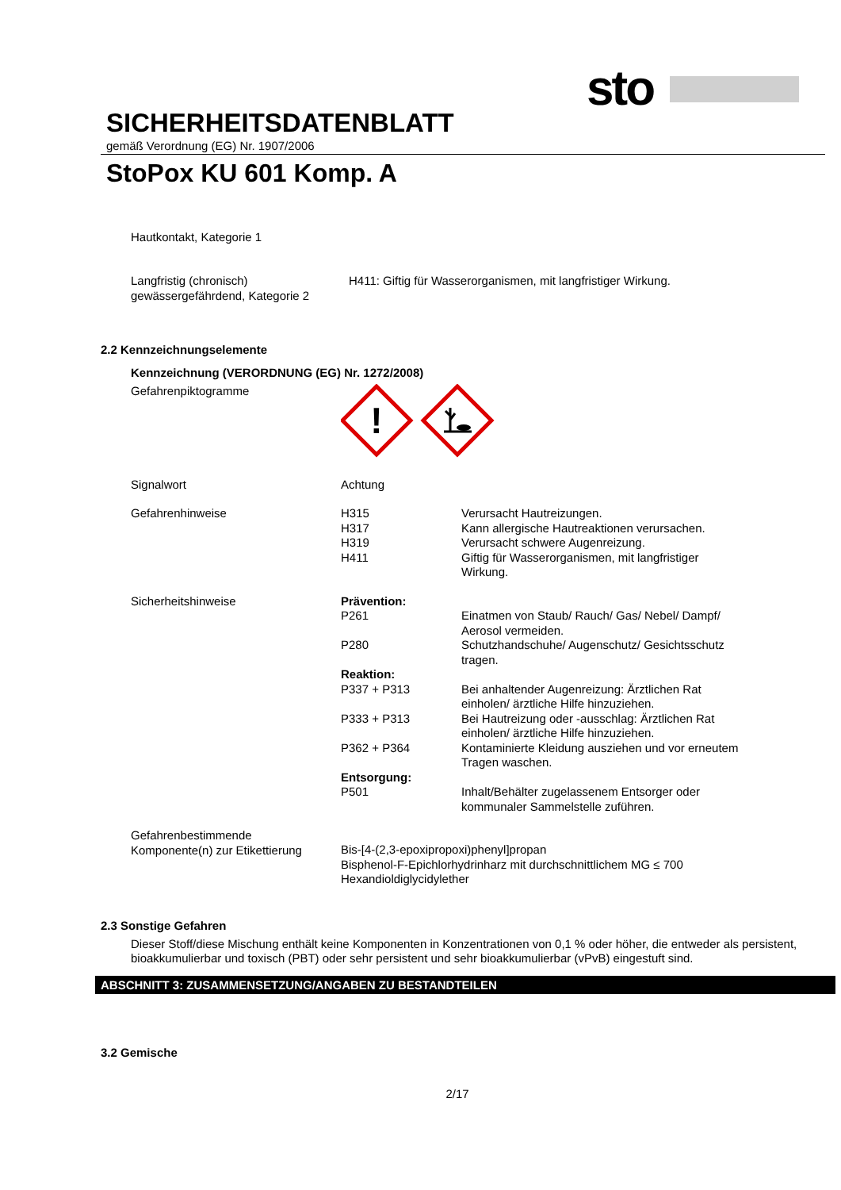sto
SICHERHEITSDATENBLATT
gemäß Verordnung (EG) Nr. 1907/2006
StoPox KU 601 Komp. A
Hautkontakt, Kategorie 1
| Langfristig (chronisch) gewässergefährdend, Kategorie 2 | H411: Giftig für Wasserorganismen, mit langfristiger Wirkung. |
2.2 Kennzeichnungselemente
Kennzeichnung (VERORDNUNG (EG) Nr. 1272/2008)
| Gefahrenpiktogramme | ! | |
| Signalwort | Achtung | |
| Gefahrenhinweise | H315 H317 H319 H411 | Verursacht Hautreizungen. Kann allergische Hautreaktionen verursachen. Verursacht schwere Augenreizung. Giftig für Wasserorganismen, mit langfristiger Wirkung. |
| Sicherheitshinweise | Prävention: | |
| | P261 | Einatmen von Staub/ Rauch/ Gas/ Nebel/ Dampf/ Aerosol vermeiden. |
| | P280 | Schutzhandschuhe/ Augenschutz/ Gesichtsschutz tragen. |
| | Reaktion: | |
| | P337 + P313 | Bei anhaltender Augenreizung: Ärztlichen Rat einholen/ ärztliche Hilfe hinzuziehen. |
| | P333 + P313 | Bei Hautreizung oder -ausschlag: Ärztlichen Rat einholen/ ärztliche Hilfe hinzuziehen. |
| | P362 + P364 | Kontaminierte Kleidung ausziehen und vor erneutem Tragen waschen. |
| | Entsorgung: | |
| | P501 | Inhalt/Behälter zugelassenem Entsorger oder kommunaler Sammelstelle zuführen. |
| Gefahrenbestimmende Komponente(n) zur Etikettierung | Bis-[4-(2,3-epoxipropoxi)phenyl]propan Bisphenol-F-Epichlorhydrinharz mit durchschnittlichem MG ≤ 700 Hexandioldiglycidylether | |
2.3 Sonstige Gefahren
Dieser Stoff/diese Mischung enthält keine Komponenten in Konzentrationen von 0,1 % oder höher, die entweder als persistent, bioakkumulierbar und toxisch (PBT) oder sehr persistent und sehr bioakkumulierbar (vPvB) eingestuft sind.
ABSCHNITT 3: ZUSAMMENSETZUNG/ANGABEN ZU BESTANDTEILEN
3.2 Gemische
2/17